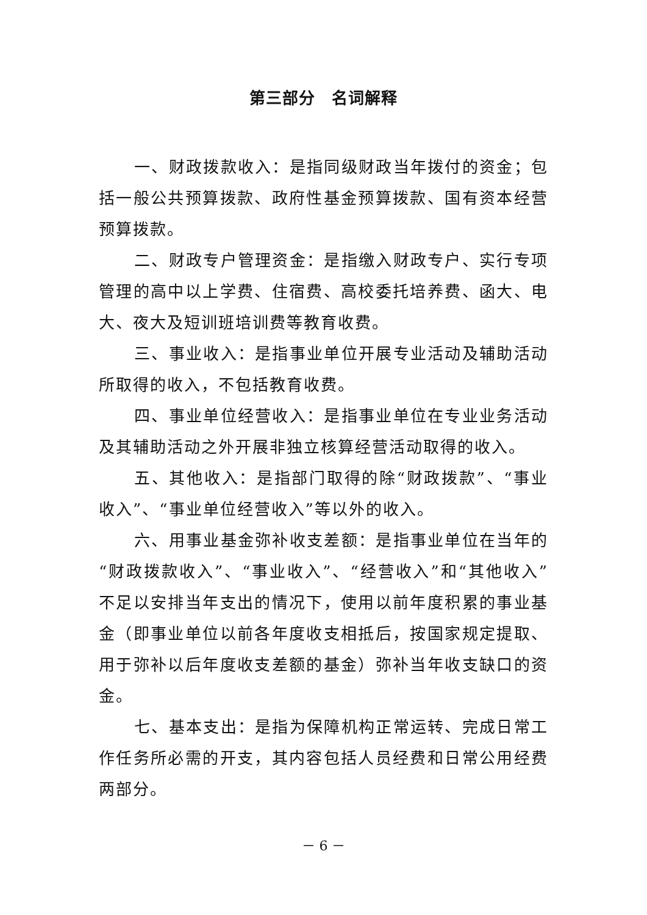第三部分　名词解释
一、财政拨款收入：是指同级财政当年拨付的资金；包括一般公共预算拨款、政府性基金预算拨款、国有资本经营预算拨款。
二、财政专户管理资金：是指缴入财政专户、实行专项管理的高中以上学费、住宿费、高校委托培养费、函大、电大、夜大及短训班培训费等教育收费。
三、事业收入：是指事业单位开展专业活动及辅助活动所取得的收入，不包括教育收费。
四、事业单位经营收入：是指事业单位在专业业务活动及其辅助活动之外开展非独立核算经营活动取得的收入。
五、其他收入：是指部门取得的除“财政拨款”、“事业收入”、“事业单位经营收入”等以外的收入。
六、用事业基金弥补收支差额：是指事业单位在当年的“财政拨款收入”、“事业收入”、“经营收入”和“其他收入”不足以安排当年支出的情况下，使用以前年度积累的事业基金（即事业单位以前各年度收支相抵后，按国家规定提取、用于弥补以后年度收支差额的基金）弥补当年收支缺口的资金。
七、基本支出：是指为保障机构正常运转、完成日常工作任务所必需的开支，其内容包括人员经费和日常公用经费两部分。
－ 6 －